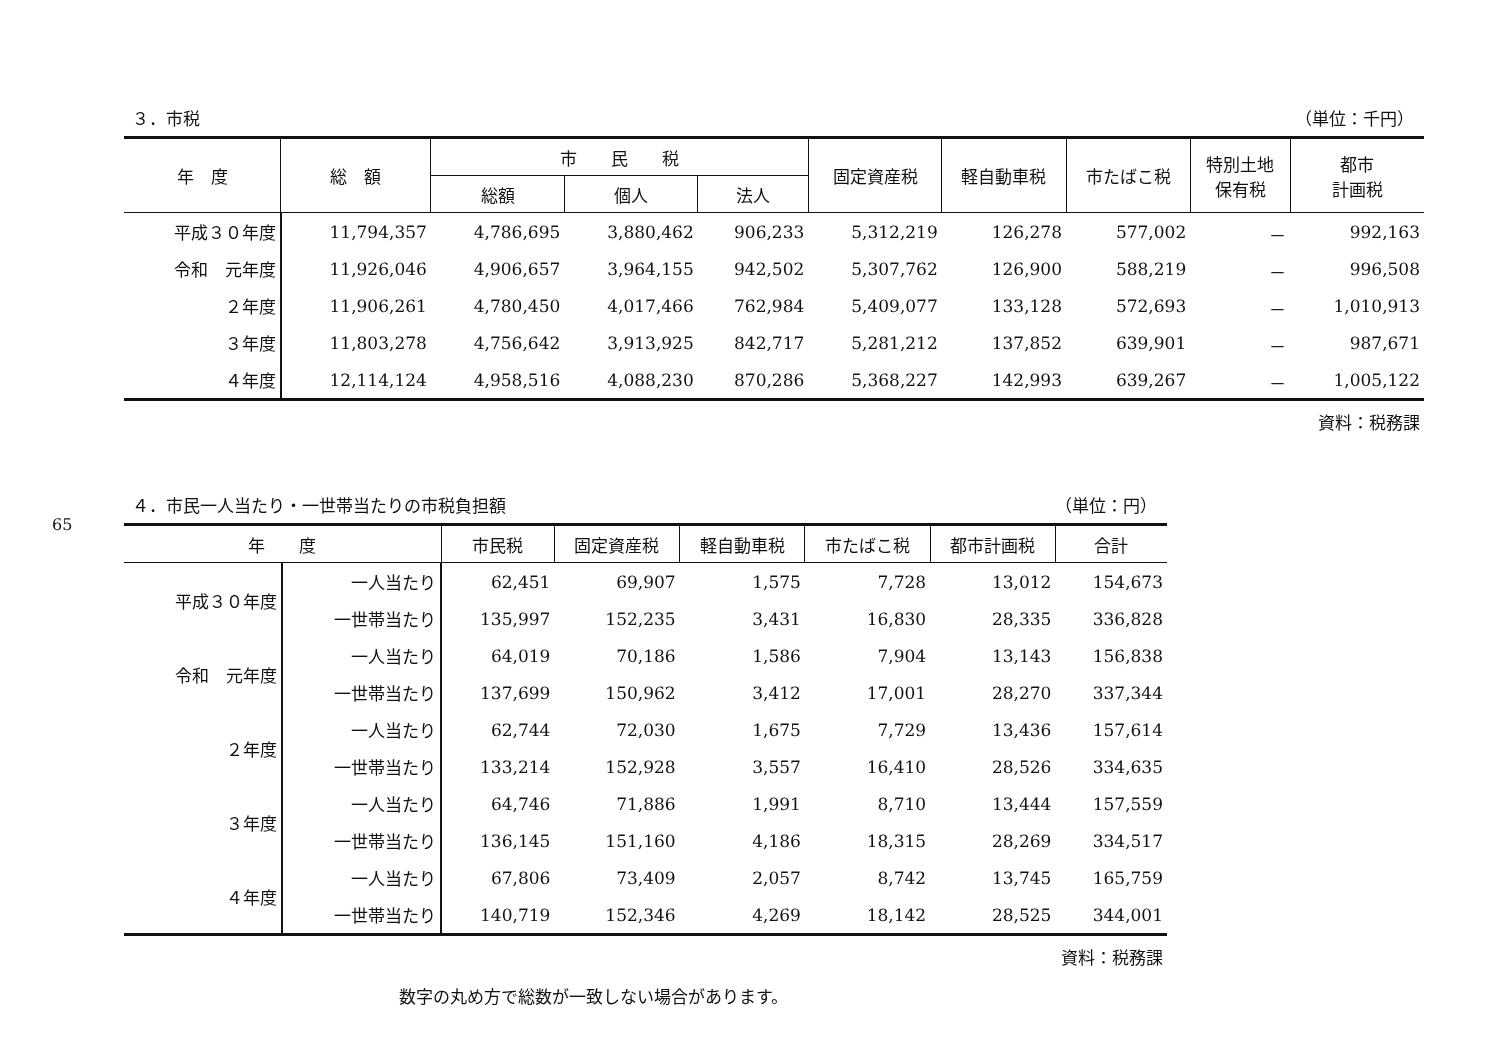65
３．市税 （単位：千円）
| 年 度 | 総 額 | 市 民 税 | | | 固定資産税 | 軽自動車税 | 市たばこ税 | 特別土地 保有税 | 都市 計画税 |
| --- | --- | --- | --- | --- | --- | --- | --- | --- | --- |
| | | 総額 | 個人 | 法人 | | | | | |
| 平成３０年度 | 11,794,357 | 4,786,695 | 3,880,462 | 906,233 | 5,312,219 | 126,278 | 577,002 | － | 992,163 |
| 令和 元年度 | 11,926,046 | 4,906,657 | 3,964,155 | 942,502 | 5,307,762 | 126,900 | 588,219 | － | 996,508 |
| ２年度 | 11,906,261 | 4,780,450 | 4,017,466 | 762,984 | 5,409,077 | 133,128 | 572,693 | － | 1,010,913 |
| ３年度 | 11,803,278 | 4,756,642 | 3,913,925 | 842,717 | 5,281,212 | 137,852 | 639,901 | － | 987,671 |
| ４年度 | 12,114,124 | 4,958,516 | 4,088,230 | 870,286 | 5,368,227 | 142,993 | 639,267 | － | 1,005,122 |
資料：税務課
４．市民一人当たり・一世帯当たりの市税負担額 （単位：円）
| 年 度 | | 市民税 | 固定資産税 | 軽自動車税 | 市たばこ税 | 都市計画税 | 合計 |
| --- | --- | --- | --- | --- | --- | --- | --- |
| 平成３０年度 | 一人当たり | 62,451 | 69,907 | 1,575 | 7,728 | 13,012 | 154,673 |
| | 一世帯当たり | 135,997 | 152,235 | 3,431 | 16,830 | 28,335 | 336,828 |
| 令和 元年度 | 一人当たり | 64,019 | 70,186 | 1,586 | 7,904 | 13,143 | 156,838 |
| | 一世帯当たり | 137,699 | 150,962 | 3,412 | 17,001 | 28,270 | 337,344 |
| ２年度 | 一人当たり | 62,744 | 72,030 | 1,675 | 7,729 | 13,436 | 157,614 |
| | 一世帯当たり | 133,214 | 152,928 | 3,557 | 16,410 | 28,526 | 334,635 |
| ３年度 | 一人当たり | 64,746 | 71,886 | 1,991 | 8,710 | 13,444 | 157,559 |
| | 一世帯当たり | 136,145 | 151,160 | 4,186 | 18,315 | 28,269 | 334,517 |
| ４年度 | 一人当たり | 67,806 | 73,409 | 2,057 | 8,742 | 13,745 | 165,759 |
| | 一世帯当たり | 140,719 | 152,346 | 4,269 | 18,142 | 28,525 | 344,001 |
資料：税務課
数字の丸め方で総数が一致しない場合があります。